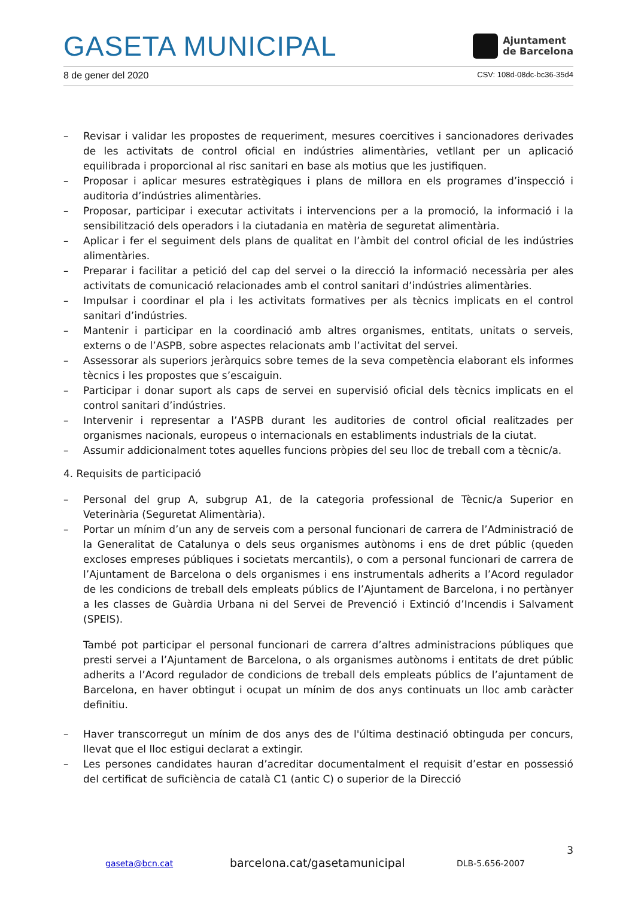GASETA MUNICIPAL
Ajuntament
de Barcelona
8 de gener del 2020 CSV: 108d-08dc-bc36-35d4
– Revisar i validar les propostes de requeriment, mesures coercitives i sancionadores derivades de les activitats de control oficial en indústries alimentàries, vetllant per un aplicació equilibrada i proporcional al risc sanitari en base als motius que les justifiquen.
– Proposar i aplicar mesures estratègiques i plans de millora en els programes d’inspecció i auditoria d’indústries alimentàries.
– Proposar, participar i executar activitats i intervencions per a la promoció, la informació i la sensibilització dels operadors i la ciutadania en matèria de seguretat alimentària.
– Aplicar i fer el seguiment dels plans de qualitat en l’àmbit del control oficial de les indústries alimentàries.
– Preparar i facilitar a petició del cap del servei o la direcció la informació necessària per ales activitats de comunicació relacionades amb el control sanitari d’indústries alimentàries.
– Impulsar i coordinar el pla i les activitats formatives per als tècnics implicats en el control sanitari d’indústries.
– Mantenir i participar en la coordinació amb altres organismes, entitats, unitats o serveis, externs o de l’ASPB, sobre aspectes relacionats amb l’activitat del servei.
– Assessorar als superiors jeràrquics sobre temes de la seva competència elaborant els informes tècnics i les propostes que s’escaiguin.
– Participar i donar suport als caps de servei en supervisió oficial dels tècnics implicats en el control sanitari d’indústries.
– Intervenir i representar a l’ASPB durant les auditories de control oficial realitzades per organismes nacionals, europeus o internacionals en establiments industrials de la ciutat.
– Assumir addicionalment totes aquelles funcions pròpies del seu lloc de treball com a tècnic/a.
4. Requisits de participació
– Personal del grup A, subgrup A1, de la categoria professional de Tècnic/a Superior en Veterinària (Seguretat Alimentària).
– Portar un mínim d’un any de serveis com a personal funcionari de carrera de l’Administració de la Generalitat de Catalunya o dels seus organismes autònoms i ens de dret públic (queden excloses empreses públiques i societats mercantils), o com a personal funcionari de carrera de l’Ajuntament de Barcelona o dels organismes i ens instrumentals adherits a l’Acord regulador de les condicions de treball dels empleats públics de l’Ajuntament de Barcelona, i no pertànyer a les classes de Guàrdia Urbana ni del Servei de Prevenció i Extinció d’Incendis i Salvament (SPEIS).
També pot participar el personal funcionari de carrera d’altres administracions públiques que presti servei a l’Ajuntament de Barcelona, o als organismes autònoms i entitats de dret públic adherits a l’Acord regulador de condicions de treball dels empleats públics de l’ajuntament de Barcelona, en haver obtingut i ocupat un mínim de dos anys continuats un lloc amb caràcter definitiu.
– Haver transcorregut un mínim de dos anys des de l'última destinació obtinguda per concurs, llevat que el lloc estigui declarat a extingir.
– Les persones candidates hauran d’acreditar documentalment el requisit d’estar en possessió del certificat de suficiència de català C1 (antic C) o superior de la Direcció
3
gaseta@bcn.cat barcelona.cat/gasetamunicipal DLB-5.656-2007